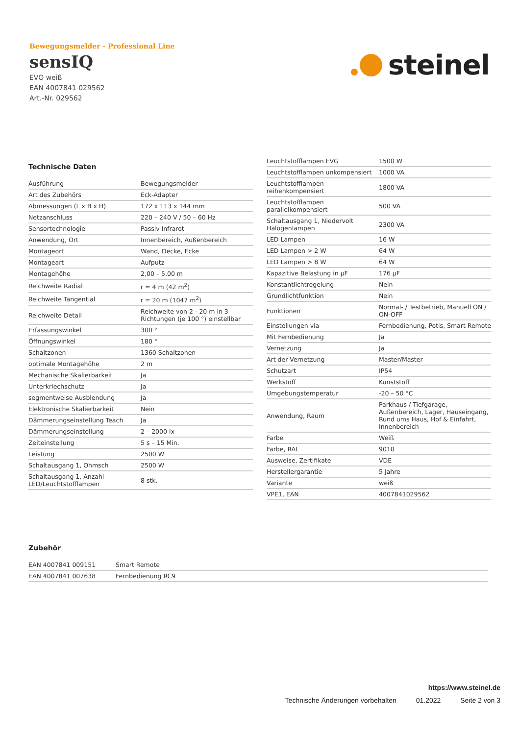Bewegungsmelder - Professional Line
sensIQ
EVO weiß
EAN 4007841 029562
Art.-Nr. 029562
steinel
Technische Daten
| Ausführung | Bewegungsmelder |
| Art des Zubehörs | Eck-Adapter |
| Abmessungen (L x B x H) | 172 x 113 x 144 mm |
| Netzanschluss | 220 – 240 V / 50 – 60 Hz |
| Sensortechnologie | Passiv Infrarot |
| Anwendung, Ort | Innenbereich, Außenbereich |
| Montageort | Wand, Decke, Ecke |
| Montageart | Aufputz |
| Montagehöhe | 2,00 – 5,00 m |
| Reichweite Radial | r = 4 m (42 m<sup>2</sup>) |
| Reichweite Tangential | r = 20 m (1047 m<sup>2</sup>) |
| Reichweite Detail | Reichweite von 2 - 20 m in 3 Richtungen (je 100 °) einstellbar |
| Erfassungswinkel | 300 ° |
| Öffnungswinkel | 180 ° |
| Schaltzonen | 1360 Schaltzonen |
| optimale Montagehöhe | 2 m |
| Mechanische Skalierbarkeit | Ja |
| Unterkriechschutz | Ja |
| segmentweise Ausblendung | Ja |
| Elektronische Skalierbarkeit | Nein |
| Dämmerungseinstellung Teach | Ja |
| Dämmerungseinstellung | 2 – 2000 lx |
| Zeiteinstellung | 5 s – 15 Min. |
| Leistung | 2500 W |
| Schaltausgang 1, Ohmsch | 2500 W |
| Schaltausgang 1, Anzahl LED/Leuchtstofflampen | 8 stk. |
| Leuchtstofflampen EVG | 1500 W |
| Leuchtstofflampen unkompensiert | 1000 VA |
| Leuchtstofflampen reihenkompensiert | 1800 VA |
| Leuchtstofflampen parallelkompensiert | 500 VA |
| Schaltausgang 1, Niedervolt Halogenlampen | 2300 VA |
| LED Lampen | 16 W |
| LED Lampen > 2 W | 64 W |
| LED Lampen > 8 W | 64 W |
| Kapazitive Belastung in µF | 176 µF |
| Konstantlichtregelung | Nein |
| Grundlichtfunktion | Nein |
| Funktionen | Normal- / Testbetrieb, Manuell ON / ON-OFF |
| Einstellungen via | Fernbedienung, Potis, Smart Remote |
| Mit Fernbedienung | Ja |
| Vernetzung | Ja |
| Art der Vernetzung | Master/Master |
| Schutzart | IP54 |
| Werkstoff | Kunststoff |
| Umgebungstemperatur | -20 – 50 °C |
| Anwendung, Raum | Parkhaus / Tiefgarage, Außenbereich, Lager, Hauseingang, Rund ums Haus, Hof & Einfahrt, Innenbereich |
| Farbe | Weiß |
| Farbe, RAL | 9010 |
| Ausweise, Zertifikate | VDE |
| Herstellergarantie | 5 Jahre |
| Variante | weiß |
| VPE1, EAN | 4007841029562 |
Zubehör
| EAN 4007841 009151 | Smart Remote |
| EAN 4007841 007638 | Fernbedienung RC9 |
https://www.steinel.de
Technische Änderungen vorbehalten 01.2022 Seite 2 von 3